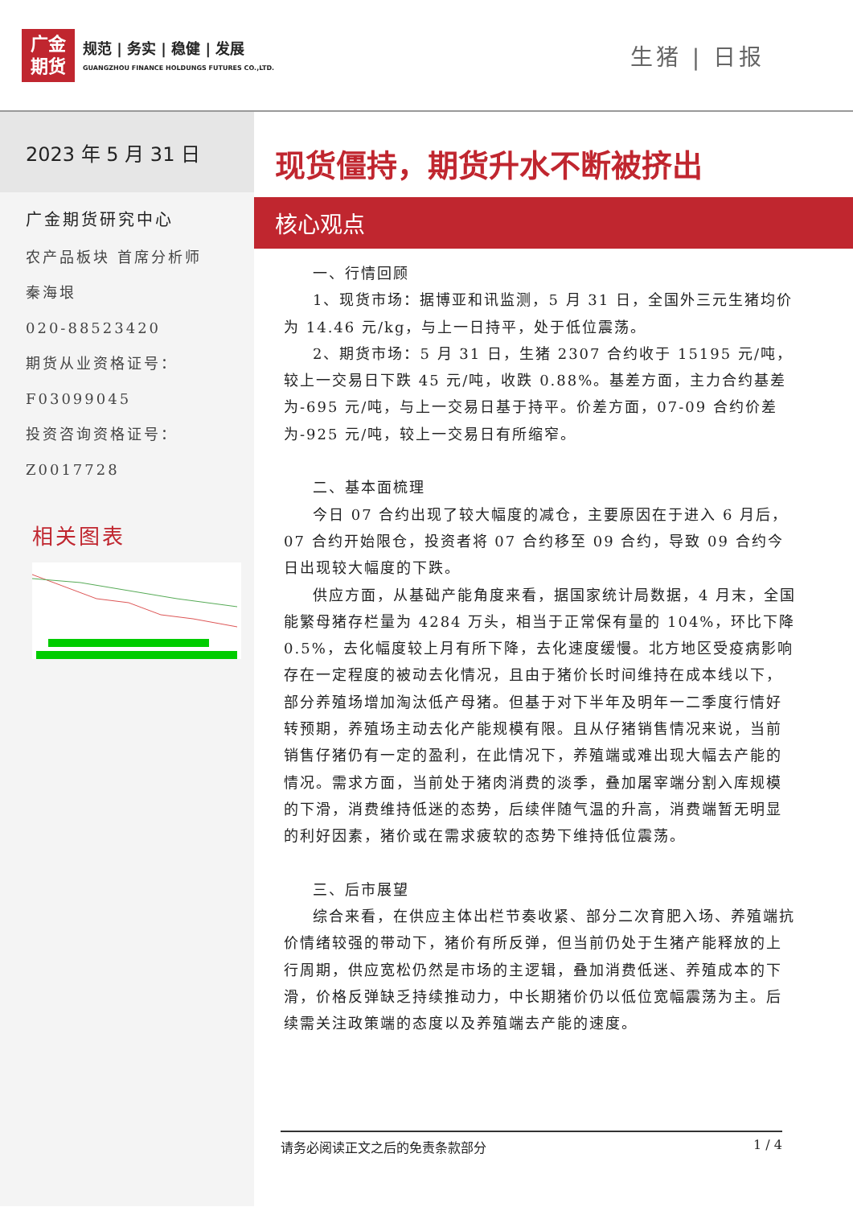广金
期货
规范 | 务实 | 稳健 | 发展
GUANGZHOU FINANCE HOLDUNGS FUTURES CO.,LTD.
生猪 | 日报
2023 年 5 月 31 日
广金期货研究中心
农产品板块 首席分析师
秦海垠
020-88523420
期货从业资格证号：
F03099045
投资咨询资格证号：
Z0017728
相关图表
现货僵持，期货升水不断被挤出
核心观点
一、行情回顾
1、现货市场：据博亚和讯监测，5 月 31 日，全国外三元生猪均价为 14.46 元/kg，与上一日持平，处于低位震荡。
2、期货市场：5 月 31 日，生猪 2307 合约收于 15195 元/吨，较上一交易日下跌 45 元/吨，收跌 0.88%。基差方面，主力合约基差为-695 元/吨，与上一交易日基于持平。价差方面，07-09 合约价差为-925 元/吨，较上一交易日有所缩窄。
二、基本面梳理
今日 07 合约出现了较大幅度的减仓，主要原因在于进入 6 月后，07 合约开始限仓，投资者将 07 合约移至 09 合约，导致 09 合约今日出现较大幅度的下跌。
供应方面，从基础产能角度来看，据国家统计局数据，4 月末，全国能繁母猪存栏量为 4284 万头，相当于正常保有量的 104%，环比下降 0.5%，去化幅度较上月有所下降，去化速度缓慢。北方地区受疫病影响存在一定程度的被动去化情况，且由于猪价长时间维持在成本线以下，部分养殖场增加淘汰低产母猪。但基于对下半年及明年一二季度行情好转预期，养殖场主动去化产能规模有限。且从仔猪销售情况来说，当前销售仔猪仍有一定的盈利，在此情况下，养殖端或难出现大幅去产能的情况。需求方面，当前处于猪肉消费的淡季，叠加屠宰端分割入库规模的下滑，消费维持低迷的态势，后续伴随气温的升高，消费端暂无明显的利好因素，猪价或在需求疲软的态势下维持低位震荡。
三、后市展望
综合来看，在供应主体出栏节奏收紧、部分二次育肥入场、养殖端抗价情绪较强的带动下，猪价有所反弹，但当前仍处于生猪产能释放的上行周期，供应宽松仍然是市场的主逻辑，叠加消费低迷、养殖成本的下滑，价格反弹缺乏持续推动力，中长期猪价仍以低位宽幅震荡为主。后续需关注政策端的态度以及养殖端去产能的速度。
请务必阅读正文之后的免责条款部分 1 / 4